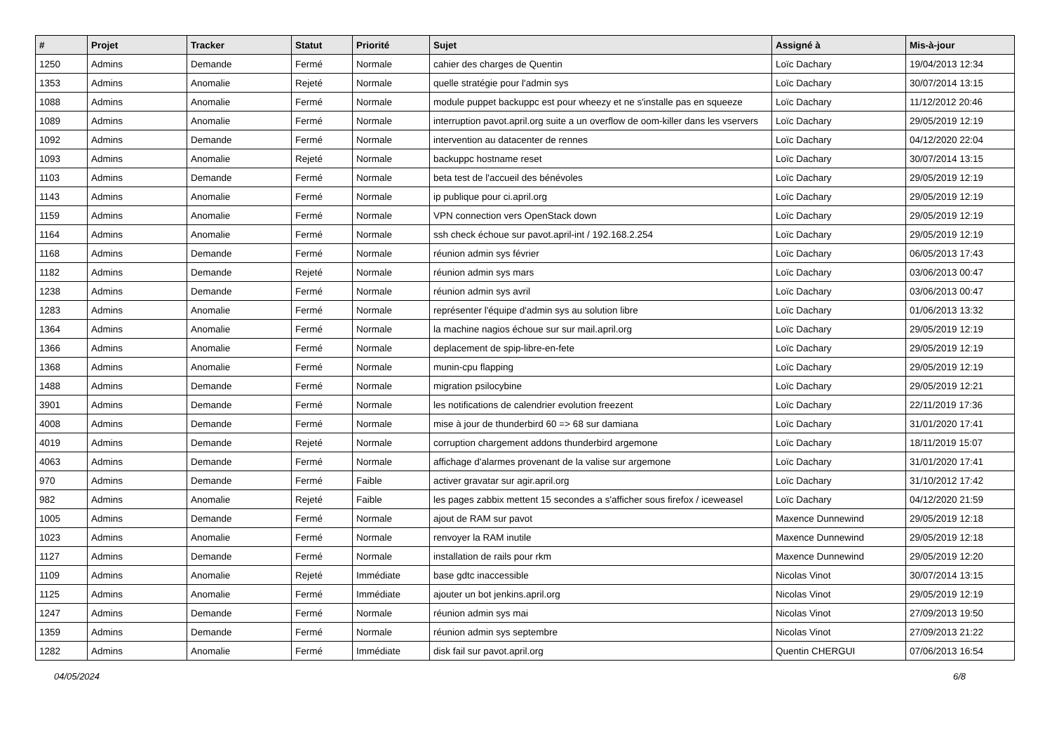| # | Projet | Tracker | Statut | Priorité | Sujet | Assigné à | Mis-à-jour |
| --- | --- | --- | --- | --- | --- | --- | --- |
| 1250 | Admins | Demande | Fermé | Normale | cahier des charges de Quentin | Loïc Dachary | 19/04/2013 12:34 |
| 1353 | Admins | Anomalie | Rejeté | Normale | quelle stratégie pour l'admin sys | Loïc Dachary | 30/07/2014 13:15 |
| 1088 | Admins | Anomalie | Fermé | Normale | module puppet backuppc est pour wheezy et ne s'installe pas en squeeze | Loïc Dachary | 11/12/2012 20:46 |
| 1089 | Admins | Anomalie | Fermé | Normale | interruption pavot.april.org suite a un overflow de oom-killer dans les vservers | Loïc Dachary | 29/05/2019 12:19 |
| 1092 | Admins | Demande | Fermé | Normale | intervention au datacenter de rennes | Loïc Dachary | 04/12/2020 22:04 |
| 1093 | Admins | Anomalie | Rejeté | Normale | backuppc hostname reset | Loïc Dachary | 30/07/2014 13:15 |
| 1103 | Admins | Demande | Fermé | Normale | beta test de l'accueil des bénévoles | Loïc Dachary | 29/05/2019 12:19 |
| 1143 | Admins | Anomalie | Fermé | Normale | ip publique pour ci.april.org | Loïc Dachary | 29/05/2019 12:19 |
| 1159 | Admins | Anomalie | Fermé | Normale | VPN connection vers OpenStack down | Loïc Dachary | 29/05/2019 12:19 |
| 1164 | Admins | Anomalie | Fermé | Normale | ssh check échoue sur pavot.april-int / 192.168.2.254 | Loïc Dachary | 29/05/2019 12:19 |
| 1168 | Admins | Demande | Fermé | Normale | réunion admin sys février | Loïc Dachary | 06/05/2013 17:43 |
| 1182 | Admins | Demande | Rejeté | Normale | réunion admin sys mars | Loïc Dachary | 03/06/2013 00:47 |
| 1238 | Admins | Demande | Fermé | Normale | réunion admin sys avril | Loïc Dachary | 03/06/2013 00:47 |
| 1283 | Admins | Anomalie | Fermé | Normale | représenter l'équipe d'admin sys au solution libre | Loïc Dachary | 01/06/2013 13:32 |
| 1364 | Admins | Anomalie | Fermé | Normale | la machine nagios échoue sur sur mail.april.org | Loïc Dachary | 29/05/2019 12:19 |
| 1366 | Admins | Anomalie | Fermé | Normale | deplacement de spip-libre-en-fete | Loïc Dachary | 29/05/2019 12:19 |
| 1368 | Admins | Anomalie | Fermé | Normale | munin-cpu flapping | Loïc Dachary | 29/05/2019 12:19 |
| 1488 | Admins | Demande | Fermé | Normale | migration psilocybine | Loïc Dachary | 29/05/2019 12:21 |
| 3901 | Admins | Demande | Fermé | Normale | les notifications de calendrier evolution freezent | Loïc Dachary | 22/11/2019 17:36 |
| 4008 | Admins | Demande | Fermé | Normale | mise à jour de thunderbird 60 => 68 sur damiana | Loïc Dachary | 31/01/2020 17:41 |
| 4019 | Admins | Demande | Rejeté | Normale | corruption chargement addons thunderbird argemone | Loïc Dachary | 18/11/2019 15:07 |
| 4063 | Admins | Demande | Fermé | Normale | affichage d'alarmes provenant de la valise sur argemone | Loïc Dachary | 31/01/2020 17:41 |
| 970 | Admins | Demande | Fermé | Faible | activer gravatar sur agir.april.org | Loïc Dachary | 31/10/2012 17:42 |
| 982 | Admins | Anomalie | Rejeté | Faible | les pages zabbix mettent 15 secondes a s'afficher sous firefox / iceweasel | Loïc Dachary | 04/12/2020 21:59 |
| 1005 | Admins | Demande | Fermé | Normale | ajout de RAM sur pavot | Maxence Dunnewind | 29/05/2019 12:18 |
| 1023 | Admins | Anomalie | Fermé | Normale | renvoyer la RAM inutile | Maxence Dunnewind | 29/05/2019 12:18 |
| 1127 | Admins | Demande | Fermé | Normale | installation de rails pour rkm | Maxence Dunnewind | 29/05/2019 12:20 |
| 1109 | Admins | Anomalie | Rejeté | Immédiate | base gdtc inaccessible | Nicolas Vinot | 30/07/2014 13:15 |
| 1125 | Admins | Anomalie | Fermé | Immédiate | ajouter un bot jenkins.april.org | Nicolas Vinot | 29/05/2019 12:19 |
| 1247 | Admins | Demande | Fermé | Normale | réunion admin sys mai | Nicolas Vinot | 27/09/2013 19:50 |
| 1359 | Admins | Demande | Fermé | Normale | réunion admin sys septembre | Nicolas Vinot | 27/09/2013 21:22 |
| 1282 | Admins | Anomalie | Fermé | Immédiate | disk fail sur pavot.april.org | Quentin CHERGUI | 07/06/2013 16:54 |
04/05/2024 6/8